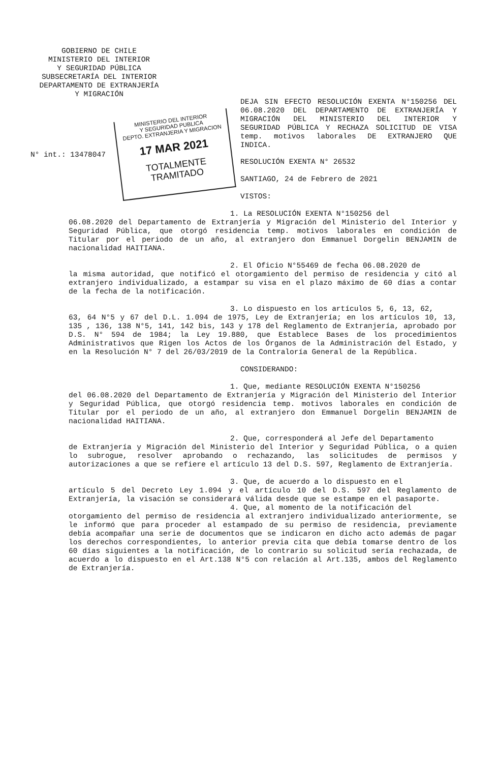GOBIERNO DE CHILE
MINISTERIO DEL INTERIOR
Y SEGURIDAD PÚBLICA
SUBSECRETARÍA DEL INTERIOR
DEPARTAMENTO DE EXTRANJERÍA
Y MIGRACIÓN
DEJA SIN EFECTO RESOLUCIÓN EXENTA N°150256 DEL 06.08.2020 DEL DEPARTAMENTO DE EXTRANJERÍA Y MIGRACIÓN DEL MINISTERIO DEL INTERIOR Y SEGURIDAD PÚBLICA Y RECHAZA SOLICITUD DE VISA temp. motivos laborales DE EXTRANJERO QUE INDICA.
N° int.: 13478047
MINISTERIO DEL INTERIOR
Y SEGURIDAD PUBLICA
DEPTO. EXTRANJERIA Y MIGRACION
17 MAR 2021
TOTALMENTE TRAMITADO
RESOLUCIÓN EXENTA N° 26532
SANTIAGO, 24 de Febrero de 2021
VISTOS:
1. La RESOLUCIÓN EXENTA N°150256 del
06.08.2020 del Departamento de Extranjería y Migración del Ministerio del Interior y Seguridad Pública, que otorgó residencia temp. motivos laborales en condición de Titular por el periodo de un año, al extranjero don Emmanuel Dorgelin BENJAMIN de nacionalidad HAITIANA.
2. El Oficio N°55469 de fecha 06.08.2020 de
la misma autoridad, que notificó el otorgamiento del permiso de residencia y citó al extranjero individualizado, a estampar su visa en el plazo máximo de 60 días a contar de la fecha de la notificación.
3. Lo dispuesto en los artículos 5, 6, 13, 62,
63, 64 N°5 y 67 del D.L. 1.094 de 1975, Ley de Extranjería; en los artículos 10, 13, 135 , 136, 138 N°5, 141, 142 bis, 143 y 178 del Reglamento de Extranjería, aprobado por D.S. N° 594 de 1984; la Ley 19.880, que Establece Bases de los procedimientos Administrativos que Rigen los Actos de los Órganos de la Administración del Estado, y en la Resolución N° 7 del 26/03/2019 de la Contraloría General de la República.
CONSIDERANDO:
1. Que, mediante RESOLUCIÓN EXENTA N°150256
del 06.08.2020 del Departamento de Extranjería y Migración del Ministerio del Interior y Seguridad Pública, que otorgó residencia temp. motivos laborales en condición de Titular por el periodo de un año, al extranjero don Emmanuel Dorgelin BENJAMIN de nacionalidad HAITIANA.
2. Que, corresponderá al Jefe del Departamento
de Extranjería y Migración del Ministerio del Interior y Seguridad Pública, o a quien lo subrogue, resolver aprobando o rechazando, las solicitudes de permisos y autorizaciones a que se refiere el artículo 13 del D.S. 597, Reglamento de Extranjería.
3. Que, de acuerdo a lo dispuesto en el
artículo 5 del Decreto Ley 1.094 y el artículo 10 del D.S. 597 del Reglamento de Extranjería, la visación se considerará válida desde que se estampe en el pasaporte.
4. Que, al momento de la notificación del
otorgamiento del permiso de residencia al extranjero individualizado anteriormente, se le informó que para proceder al estampado de su permiso de residencia, previamente debía acompañar una serie de documentos que se indicaron en dicho acto además de pagar los derechos correspondientes, lo anterior previa cita que debía tomarse dentro de los 60 días siguientes a la notificación, de lo contrario su solicitud sería rechazada, de acuerdo a lo dispuesto en el Art.138 N°5 con relación al Art.135, ambos del Reglamento de Extranjería.